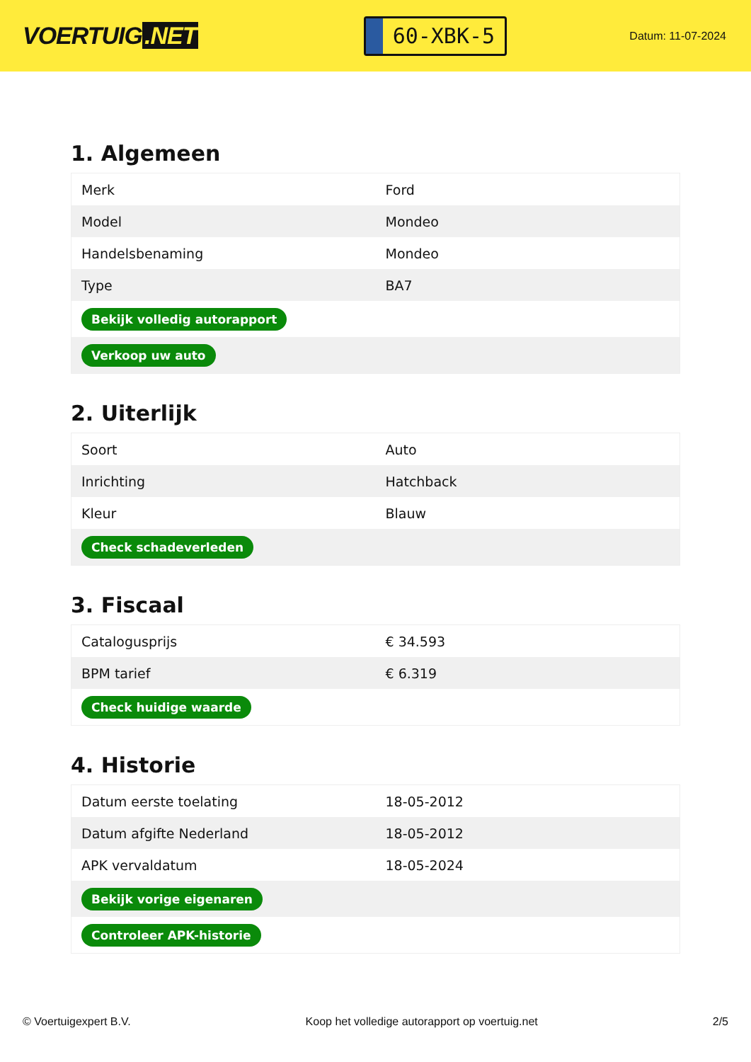VOERTUIG.NET
60-XBK-5
Datum: 11-07-2024
1. Algemeen
| Merk | Ford |
| Model | Mondeo |
| Handelsbenaming | Mondeo |
| Type | BA7 |
| Bekijk volledig autorapport | |
| Verkoop uw auto | |
2. Uiterlijk
| Soort | Auto |
| Inrichting | Hatchback |
| Kleur | Blauw |
| Check schadeverleden | |
3. Fiscaal
| Catalogusprijs | € 34.593 |
| BPM tarief | € 6.319 |
| Check huidige waarde | |
4. Historie
| Datum eerste toelating | 18-05-2012 |
| Datum afgifte Nederland | 18-05-2012 |
| APK vervaldatum | 18-05-2024 |
| Bekijk vorige eigenaren | |
| Controleer APK-historie | |
© Voertuigexpert B.V. Koop het volledige autorapport op voertuig.net 2/5